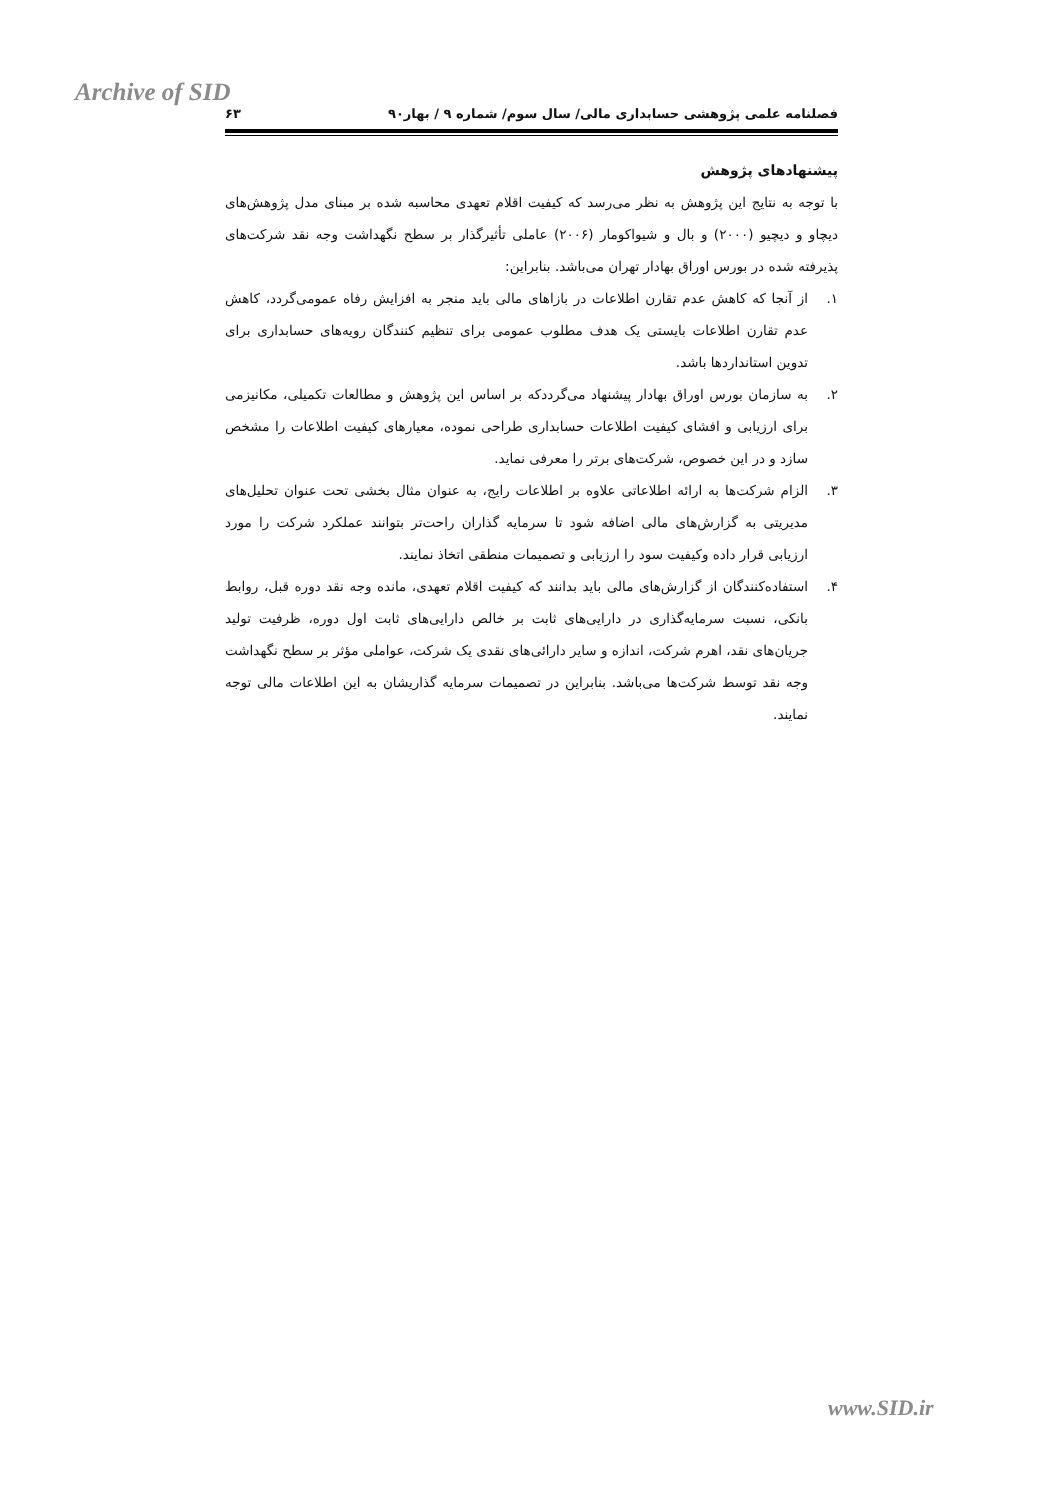Archive of SID
فصلنامه علمی پژوهشی حسابداری مالی/ سال سوم/ شماره ۹ / بهار۹۰ ۶۳
پیشنهادهای پژوهش
با توجه به نتایج این پژوهش به نظر می‌رسد که کیفیت اقلام تعهدی محاسبه شده بر مبنای مدل پژوهش‌های دیچاو و دیچیو (۲۰۰۰) و بال و شیواکومار (۲۰۰۶) عاملی تأثیرگذار بر سطح نگهداشت وجه نقد شرکت‌های پذیرفته شده در بورس اوراق بهادار تهران می‌باشد. بنابراین:
۱. از آنجا که کاهش عدم تقارن اطلاعات در بازاهای مالی باید منجر به افزایش رفاه عمومی‌گردد، کاهش عدم تقارن اطلاعات بایستی یک هدف مطلوب عمومی برای تنظیم کنندگان رویه‌های حسابداری برای تدوین استانداردها باشد.
۲. به سازمان بورس اوراق بهادار پیشنهاد می‌گرددکه بر اساس این پژوهش و مطالعات تکمیلی، مکانیزمی برای ارزیابی و افشای کیفیت اطلاعات حسابداری طراحی نموده، معیارهای کیفیت اطلاعات را مشخص سازد و در این خصوص، شرکت‌های برتر را معرفی نماید.
۳. الزام شرکت‌ها به ارائه اطلاعاتی علاوه بر اطلاعات رایج، به عنوان مثال بخشی تحت عنوان تحلیل‌های مدیریتی به گزارش‌های مالی اضافه شود تا سرمایه گذاران راحت‌تر بتوانند عملکرد شرکت را مورد ارزیابی قرار داده وکیفیت سود را ارزیابی و تصمیمات منطقی اتخاذ نمایند.
۴. استفاده‌کنندگان از گزارش‌های مالی باید بدانند که کیفیت اقلام تعهدی، مانده وجه نقد دوره قبل، روابط بانکی، نسبت سرمایه‌گذاری در دارایی‌های ثابت بر خالص دارایی‌های ثابت اول دوره، ظرفیت تولید جریان‌های نقد، اهرم شرکت، اندازه و سایر دارائی‌های نقدی یک شرکت، عواملی مؤثر بر سطح نگهداشت وجه نقد توسط شرکت‌ها می‌باشد. بنابراین در تصمیمات سرمایه گذاریشان به این اطلاعات مالی توجه نمایند.
www.SID.ir